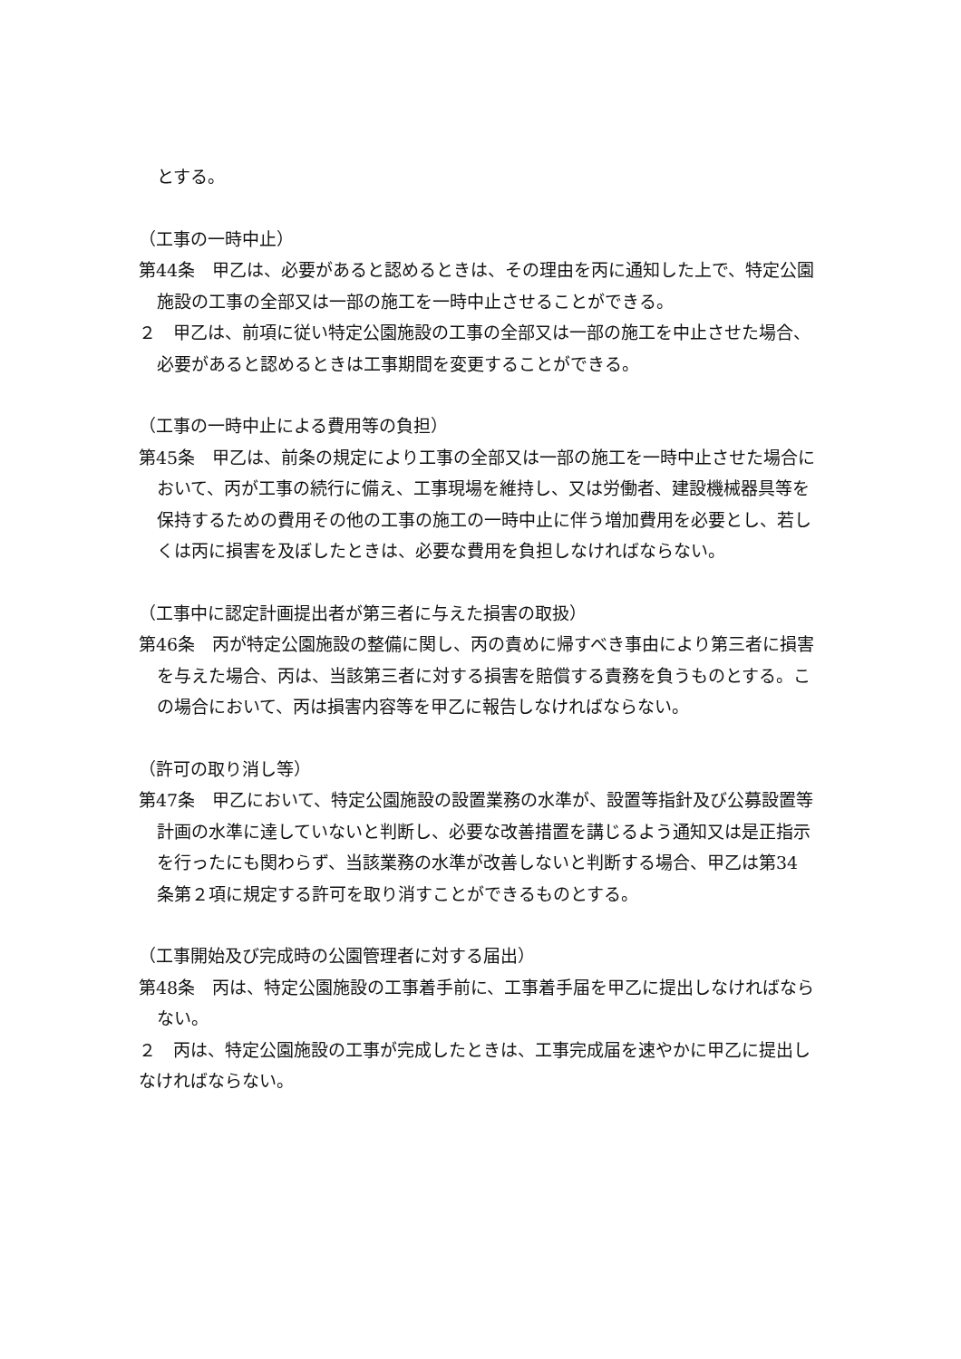とする。
（工事の一時中止）
第44条　甲乙は、必要があると認めるときは、その理由を丙に通知した上で、特定公園施設の工事の全部又は一部の施工を一時中止させることができる。
２　甲乙は、前項に従い特定公園施設の工事の全部又は一部の施工を中止させた場合、必要があると認めるときは工事期間を変更することができる。
（工事の一時中止による費用等の負担）
第45条　甲乙は、前条の規定により工事の全部又は一部の施工を一時中止させた場合において、丙が工事の続行に備え、工事現場を維持し、又は労働者、建設機械器具等を保持するための費用その他の工事の施工の一時中止に伴う増加費用を必要とし、若しくは丙に損害を及ぼしたときは、必要な費用を負担しなければならない。
（工事中に認定計画提出者が第三者に与えた損害の取扱）
第46条　丙が特定公園施設の整備に関し、丙の責めに帰すべき事由により第三者に損害を与えた場合、丙は、当該第三者に対する損害を賠償する責務を負うものとする。この場合において、丙は損害内容等を甲乙に報告しなければならない。
（許可の取り消し等）
第47条　甲乙において、特定公園施設の設置業務の水準が、設置等指針及び公募設置等計画の水準に達していないと判断し、必要な改善措置を講じるよう通知又は是正指示を行ったにも関わらず、当該業務の水準が改善しないと判断する場合、甲乙は第34 条第２項に規定する許可を取り消すことができるものとする。
（工事開始及び完成時の公園管理者に対する届出）
第48条　丙は、特定公園施設の工事着手前に、工事着手届を甲乙に提出しなければならない。
２　丙は、特定公園施設の工事が完成したときは、工事完成届を速やかに甲乙に提出しなければならない。